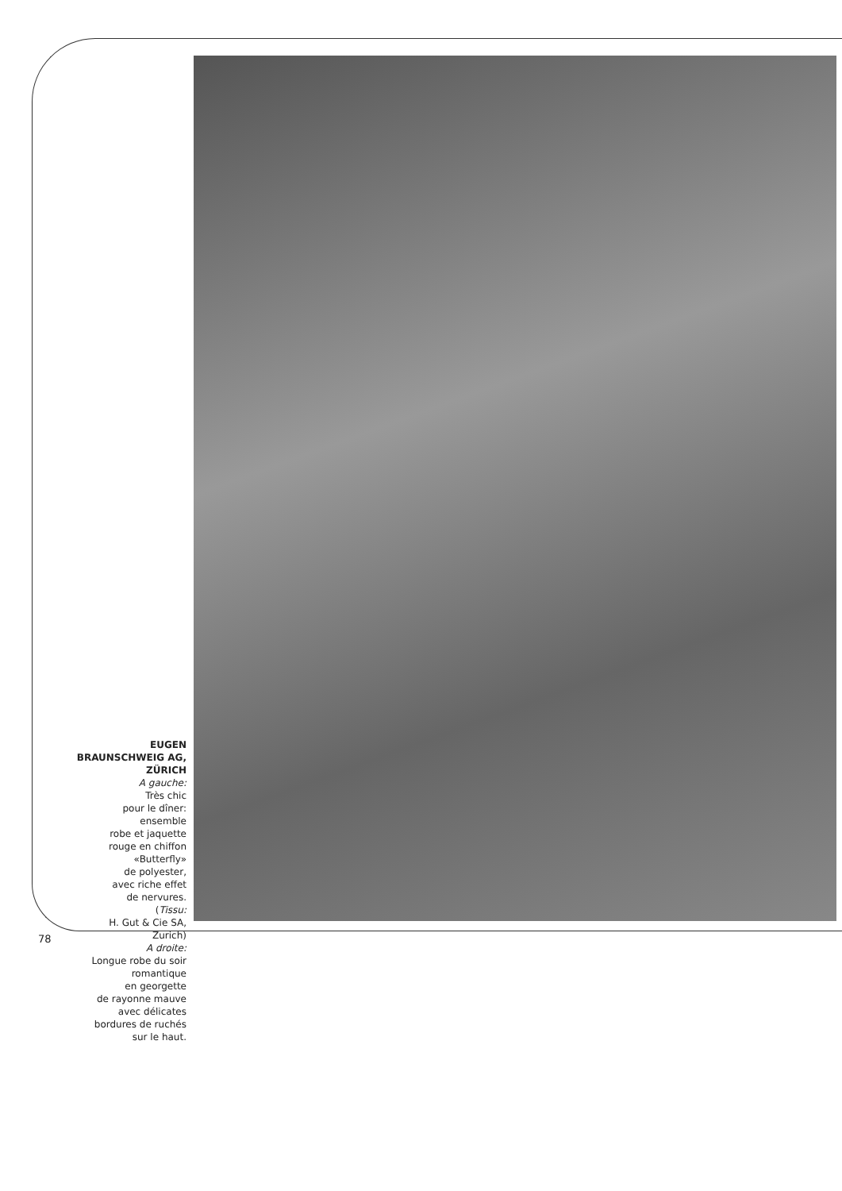EUGEN
BRAUNSCHWEIG AG,
ZÜRICH
A gauche:
Très chic
pour le dîner:
ensemble
robe et jaquette
rouge en chiffon
«Butterfly»
de polyester,
avec riche effet
de nervures.
(Tissu:
H. Gut & Cie SA,
Zurich)
A droite:
Longue robe du soir
romantique
en georgette
de rayonne mauve
avec délicates
bordures de ruchés
sur le haut.
78